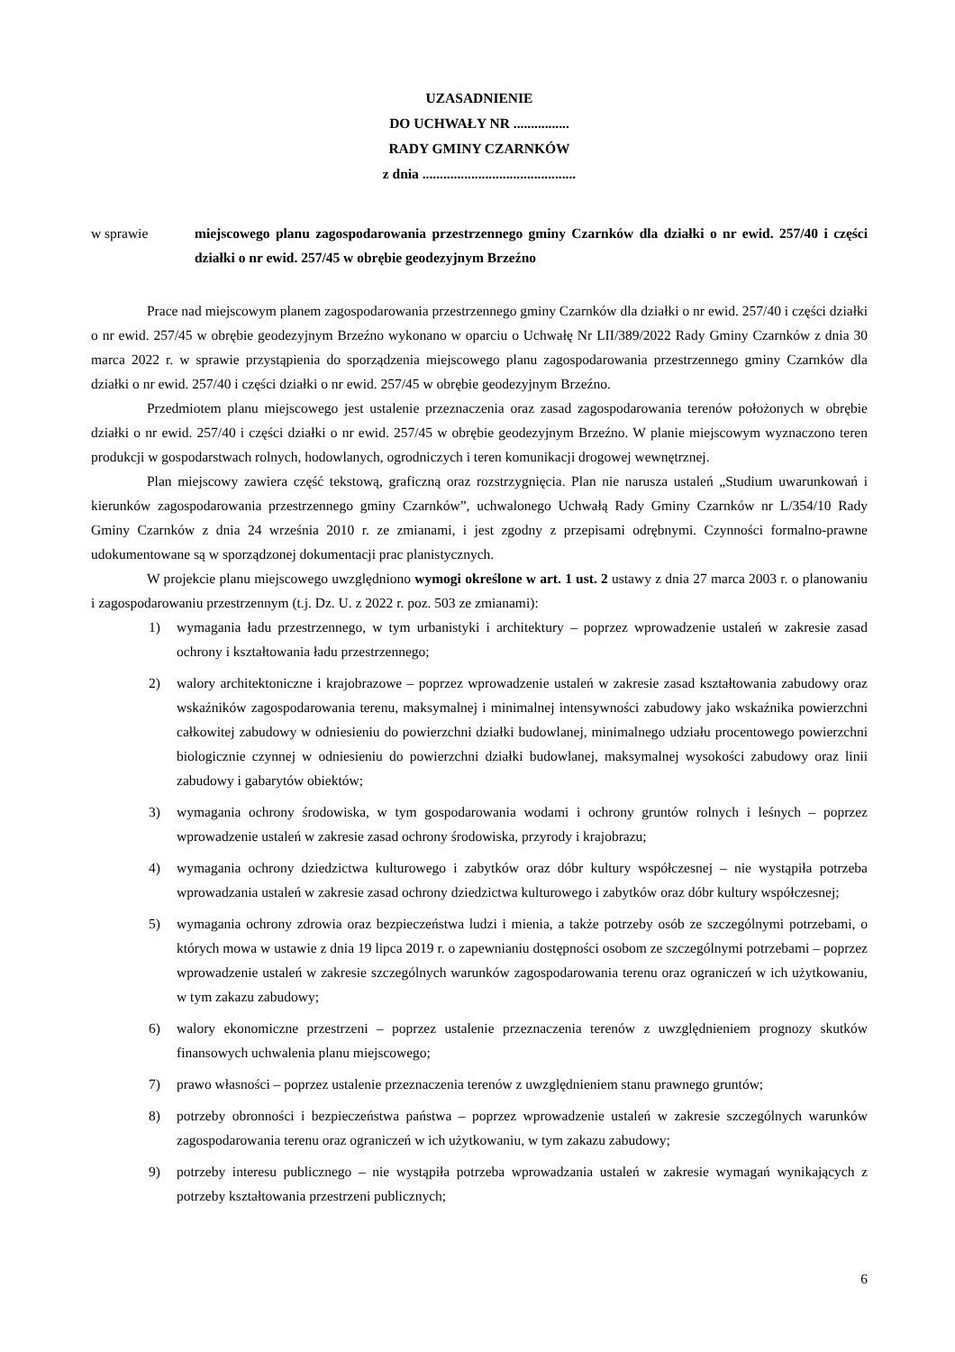UZASADNIENIE
DO UCHWAŁY NR ................
RADY GMINY CZARNKÓW
z dnia ............................................
w sprawie miejscowego planu zagospodarowania przestrzennego gminy Czarnków dla działki o nr ewid. 257/40 i części działki o nr ewid. 257/45 w obrębie geodezyjnym Brzeźno
Prace nad miejscowym planem zagospodarowania przestrzennego gminy Czarnków dla działki o nr ewid. 257/40 i części działki o nr ewid. 257/45 w obrębie geodezyjnym Brzeźno wykonano w oparciu o Uchwałę Nr LII/389/2022 Rady Gminy Czarnków z dnia 30 marca 2022 r. w sprawie przystąpienia do sporządzenia miejscowego planu zagospodarowania przestrzennego gminy Czarnków dla działki o nr ewid. 257/40 i części działki o nr ewid. 257/45 w obrębie geodezyjnym Brzeźno.
Przedmiotem planu miejscowego jest ustalenie przeznaczenia oraz zasad zagospodarowania terenów położonych w obrębie działki o nr ewid. 257/40 i części działki o nr ewid. 257/45 w obrębie geodezyjnym Brzeźno. W planie miejscowym wyznaczono teren produkcji w gospodarstwach rolnych, hodowlanych, ogrodniczych i teren komunikacji drogowej wewnętrznej.
Plan miejscowy zawiera część tekstową, graficzną oraz rozstrzygnięcia. Plan nie narusza ustaleń „Studium uwarunkowań i kierunków zagospodarowania przestrzennego gminy Czarnków”, uchwalonego Uchwałą Rady Gminy Czarnków nr L/354/10 Rady Gminy Czarnków z dnia 24 września 2010 r. ze zmianami, i jest zgodny z przepisami odrębnymi. Czynności formalno-prawne udokumentowane są w sporządzonej dokumentacji prac planistycznych.
W projekcie planu miejscowego uwzględniono wymogi określone w art. 1 ust. 2 ustawy z dnia 27 marca 2003 r. o planowaniu i zagospodarowaniu przestrzennym (t.j. Dz. U. z 2022 r. poz. 503 ze zmianami):
1) wymagania ładu przestrzennego, w tym urbanistyki i architektury – poprzez wprowadzenie ustaleń w zakresie zasad ochrony i kształtowania ładu przestrzennego;
2) walory architektoniczne i krajobrazowe – poprzez wprowadzenie ustaleń w zakresie zasad kształtowania zabudowy oraz wskaźników zagospodarowania terenu, maksymalnej i minimalnej intensywności zabudowy jako wskaźnika powierzchni całkowitej zabudowy w odniesieniu do powierzchni działki budowlanej, minimalnego udziału procentowego powierzchni biologicznie czynnej w odniesieniu do powierzchni działki budowlanej, maksymalnej wysokości zabudowy oraz linii zabudowy i gabarytów obiektów;
3) wymagania ochrony środowiska, w tym gospodarowania wodami i ochrony gruntów rolnych i leśnych – poprzez wprowadzenie ustaleń w zakresie zasad ochrony środowiska, przyrody i krajobrazu;
4) wymagania ochrony dziedzictwa kulturowego i zabytków oraz dóbr kultury współczesnej – nie wystąpiła potrzeba wprowadzania ustaleń w zakresie zasad ochrony dziedzictwa kulturowego i zabytków oraz dóbr kultury współczesnej;
5) wymagania ochrony zdrowia oraz bezpieczeństwa ludzi i mienia, a także potrzeby osób ze szczególnymi potrzebami, o których mowa w ustawie z dnia 19 lipca 2019 r. o zapewnianiu dostępności osobom ze szczególnymi potrzebami – poprzez wprowadzenie ustaleń w zakresie szczególnych warunków zagospodarowania terenu oraz ograniczeń w ich użytkowaniu, w tym zakazu zabudowy;
6) walory ekonomiczne przestrzeni – poprzez ustalenie przeznaczenia terenów z uwzględnieniem prognozy skutków finansowych uchwalenia planu miejscowego;
7) prawo własności – poprzez ustalenie przeznaczenia terenów z uwzględnieniem stanu prawnego gruntów;
8) potrzeby obronności i bezpieczeństwa państwa – poprzez wprowadzenie ustaleń w zakresie szczególnych warunków zagospodarowania terenu oraz ograniczeń w ich użytkowaniu, w tym zakazu zabudowy;
9) potrzeby interesu publicznego – nie wystąpiła potrzeba wprowadzania ustaleń w zakresie wymagań wynikających z potrzeby kształtowania przestrzeni publicznych;
6